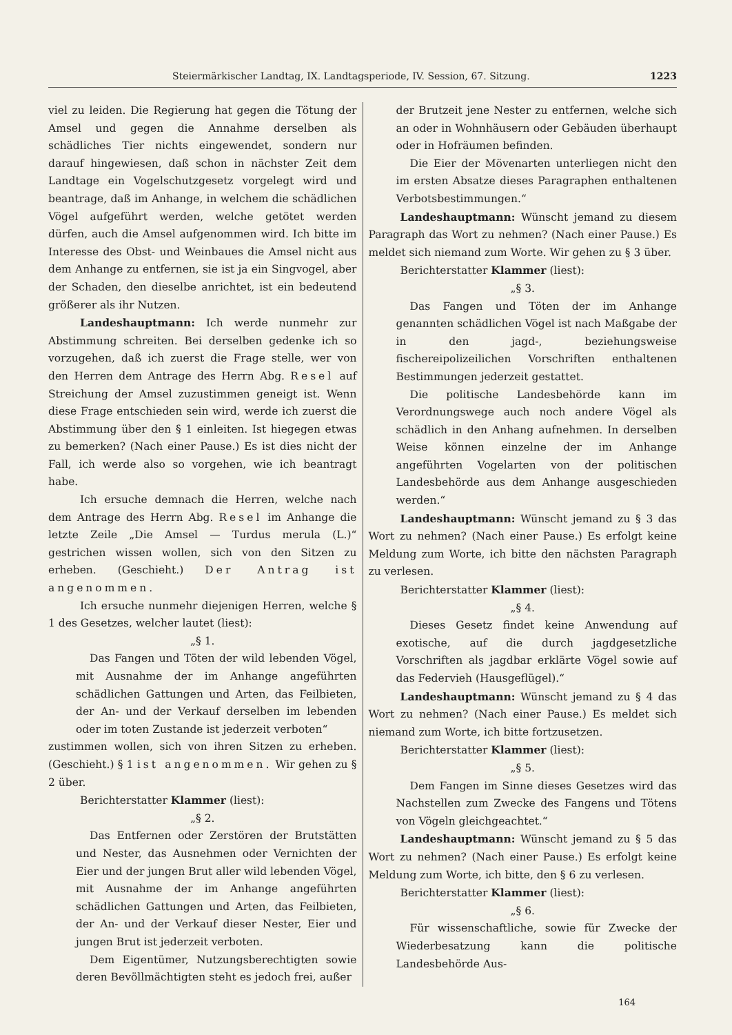Steiermärkischer Landtag, IX. Landtagsperiode, IV. Session, 67. Sitzung. 1223
viel zu leiden. Die Regierung hat gegen die Tötung der Amsel und gegen die Annahme derselben als schädliches Tier nichts eingewendet, sondern nur darauf hingewiesen, daß schon in nächster Zeit dem Landtage ein Vogelschutzgesetz vorgelegt wird und beantrage, daß im Anhange, in welchem die schädlichen Vögel aufgeführt werden, welche getötet werden dürfen, auch die Amsel aufgenommen wird. Ich bitte im Interesse des Obst- und Weinbaues die Amsel nicht aus dem Anhange zu entfernen, sie ist ja ein Singvogel, aber der Schaden, den dieselbe anrichtet, ist ein bedeutend größerer als ihr Nutzen.
Landeshauptmann: Ich werde nunmehr zur Abstimmung schreiten. Bei derselben gedenke ich so vorzugehen, daß ich zuerst die Frage stelle, wer von den Herren dem Antrage des Herrn Abg. Resel auf Streichung der Amsel zuzustimmen geneigt ist. Wenn diese Frage entschieden sein wird, werde ich zuerst die Abstimmung über den § 1 einleiten. Ist hiegegen etwas zu bemerken? (Nach einer Pause.) Es ist dies nicht der Fall, ich werde also so vorgehen, wie ich beantragt habe.
Ich ersuche demnach die Herren, welche nach dem Antrage des Herrn Abg. Resel im Anhange die letzte Zeile „Die Amsel — Turdus merula (L.)“ gestrichen wissen wollen, sich von den Sitzen zu erheben. (Geschieht.) Der Antrag ist angenommen.
Ich ersuche nunmehr diejenigen Herren, welche § 1 des Gesetzes, welcher lautet (liest):
„§ 1.
Das Fangen und Töten der wild lebenden Vögel, mit Ausnahme der im Anhange angeführten schädlichen Gattungen und Arten, das Feilbieten, der An- und der Verkauf derselben im lebenden oder im toten Zustande ist jederzeit verboten“
zustimmen wollen, sich von ihren Sitzen zu erheben. (Geschieht.) § 1 ist angenommen. Wir gehen zu § 2 über.
Berichterstatter Klammer (liest):
„§ 2.
Das Entfernen oder Zerstören der Brutstätten und Nester, das Ausnehmen oder Vernichten der Eier und der jungen Brut aller wild lebenden Vögel, mit Ausnahme der im Anhange angeführten schädlichen Gattungen und Arten, das Feilbieten, der An- und der Verkauf dieser Nester, Eier und jungen Brut ist jederzeit verboten.
Dem Eigentümer, Nutzungsberechtigten sowie deren Bevöllmächtigten steht es jedoch frei, außer
der Brutzeit jene Nester zu entfernen, welche sich an oder in Wohnhäusern oder Gebäuden überhaupt oder in Hofräumen befinden.
Die Eier der Mövenarten unterliegen nicht den im ersten Absatze dieses Paragraphen enthaltenen Verbotsbestimmungen.“
Landeshauptmann: Wünscht jemand zu diesem Paragraph das Wort zu nehmen? (Nach einer Pause.) Es meldet sich niemand zum Worte. Wir gehen zu § 3 über.
Berichterstatter Klammer (liest):
„§ 3.
Das Fangen und Töten der im Anhange genannten schädlichen Vögel ist nach Maßgabe der in den jagd-, beziehungsweise fischereipolizeilichen Vorschriften enthaltenen Bestimmungen jederzeit gestattet.
Die politische Landesbehörde kann im Verordnungswege auch noch andere Vögel als schädlich in den Anhang aufnehmen. In derselben Weise können einzelne der im Anhange angeführten Vogelarten von der politischen Landesbehörde aus dem Anhange ausgeschieden werden.“
Landeshauptmann: Wünscht jemand zu § 3 das Wort zu nehmen? (Nach einer Pause.) Es erfolgt keine Meldung zum Worte, ich bitte den nächsten Paragraph zu verlesen.
Berichterstatter Klammer (liest):
„§ 4.
Dieses Gesetz findet keine Anwendung auf exotische, auf die durch jagdgesetzliche Vorschriften als jagdbar erklärte Vögel sowie auf das Federvieh (Hausgeflügel).“
Landeshauptmann: Wünscht jemand zu § 4 das Wort zu nehmen? (Nach einer Pause.) Es meldet sich niemand zum Worte, ich bitte fortzusetzen.
Berichterstatter Klammer (liest):
„§ 5.
Dem Fangen im Sinne dieses Gesetzes wird das Nachstellen zum Zwecke des Fangens und Tötens von Vögeln gleichgeachtet.“
Landeshauptmann: Wünscht jemand zu § 5 das Wort zu nehmen? (Nach einer Pause.) Es erfolgt keine Meldung zum Worte, ich bitte, den § 6 zu verlesen.
Berichterstatter Klammer (liest):
„§ 6.
Für wissenschaftliche, sowie für Zwecke der Wiederbesatzung kann die politische Landesbehörde Aus-
164